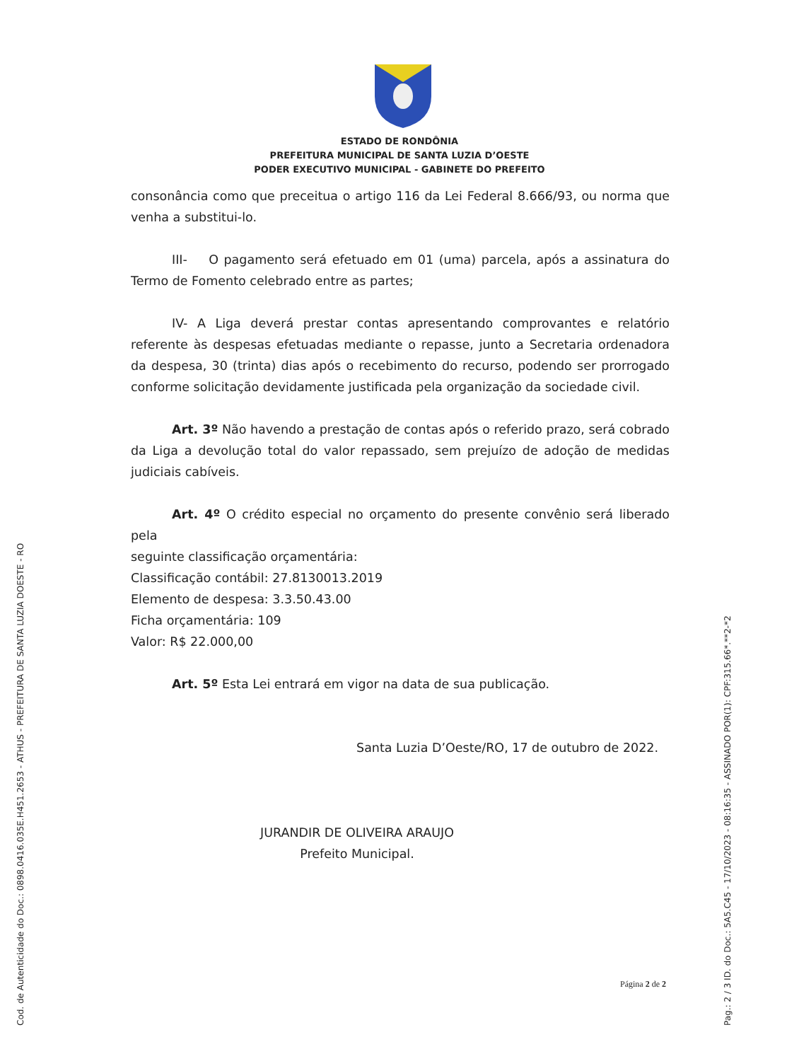ESTADO DE RONDÔNIA
PREFEITURA MUNICIPAL DE SANTA LUZIA D’OESTE
PODER EXECUTIVO MUNICIPAL - GABINETE DO PREFEITO
consonância como que preceitua o artigo 116 da Lei Federal 8.666/93, ou norma que venha a substitui-lo.
III- O pagamento será efetuado em 01 (uma) parcela, após a assinatura do Termo de Fomento celebrado entre as partes;
IV- A Liga deverá prestar contas apresentando comprovantes e relatório referente às despesas efetuadas mediante o repasse, junto a Secretaria ordenadora da despesa, 30 (trinta) dias após o recebimento do recurso, podendo ser prorrogado conforme solicitação devidamente justificada pela organização da sociedade civil.
Art. 3º Não havendo a prestação de contas após o referido prazo, será cobrado da Liga a devolução total do valor repassado, sem prejuízo de adoção de medidas judiciais cabíveis.
Art. 4º O crédito especial no orçamento do presente convênio será liberado pela
seguinte classificação orçamentária:
Classificação contábil: 27.8130013.2019
Elemento de despesa: 3.3.50.43.00
Ficha orçamentária: 109
Valor: R$ 22.000,00
Art. 5º Esta Lei entrará em vigor na data de sua publicação.
Santa Luzia D’Oeste/RO, 17 de outubro de 2022.
JURANDIR DE OLIVEIRA ARAUJO
Prefeito Municipal.
Página 2 de 2
Cod. de Autenticidade do Doc.: 0898.0416.035E.H451.2653 - ATHUS - PREFEITURA DE SANTA LUZIA DOESTE - RO Pag.: 2 / 3 ID. do Doc.: 5A5.C45 - 17/10/2023 - 08:16:35 - ASSINADO POR(1): CPF:315.66*.**2-*2